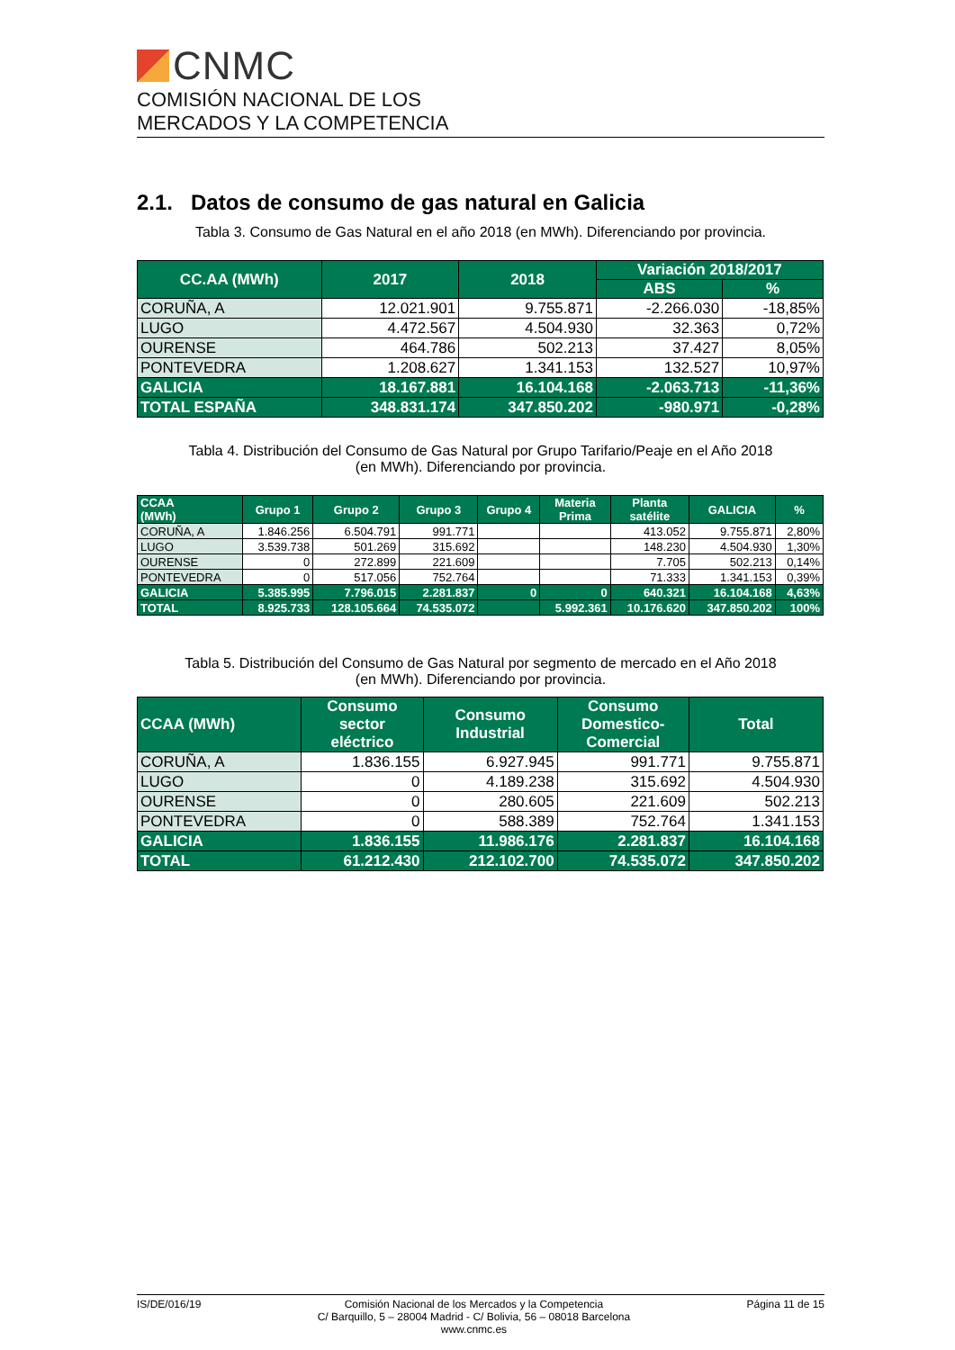CNMC
COMISIÓN NACIONAL DE LOS
MERCADOS Y LA COMPETENCIA
2.1. Datos de consumo de gas natural en Galicia
Tabla 3. Consumo de Gas Natural en el año 2018 (en MWh). Diferenciando por provincia.
| CC.AA (MWh) | 2017 | 2018 | Variación 2018/2017 | |
| --- | --- | --- | --- | --- |
| | | | ABS | % |
| CORUÑA, A | 12.021.901 | 9.755.871 | -2.266.030 | -18,85% |
| LUGO | 4.472.567 | 4.504.930 | 32.363 | 0,72% |
| OURENSE | 464.786 | 502.213 | 37.427 | 8,05% |
| PONTEVEDRA | 1.208.627 | 1.341.153 | 132.527 | 10,97% |
| GALICIA | 18.167.881 | 16.104.168 | -2.063.713 | -11,36% |
| TOTAL ESPAÑA | 348.831.174 | 347.850.202 | -980.971 | -0,28% |
Tabla 4. Distribución del Consumo de Gas Natural por Grupo Tarifario/Peaje en el Año 2018
(en MWh). Diferenciando por provincia.
| CCAA (MWh) | Grupo 1 | Grupo 2 | Grupo 3 | Grupo 4 | Materia Prima | Planta satélite | GALICIA | % |
| --- | --- | --- | --- | --- | --- | --- | --- | --- |
| CORUÑA, A | 1.846.256 | 6.504.791 | 991.771 | | | 413.052 | 9.755.871 | 2,80% |
| LUGO | 3.539.738 | 501.269 | 315.692 | | | 148.230 | 4.504.930 | 1,30% |
| OURENSE | 0 | 272.899 | 221.609 | | | 7.705 | 502.213 | 0,14% |
| PONTEVEDRA | 0 | 517.056 | 752.764 | | | 71.333 | 1.341.153 | 0,39% |
| GALICIA | 5.385.995 | 7.796.015 | 2.281.837 | 0 | 0 | 640.321 | 16.104.168 | 4,63% |
| TOTAL | 8.925.733 | 128.105.664 | 74.535.072 | | 5.992.361 | 10.176.620 | 347.850.202 | 100% |
Tabla 5. Distribución del Consumo de Gas Natural por segmento de mercado en el Año 2018
(en MWh). Diferenciando por provincia.
| CCAA (MWh) | Consumo sector eléctrico | Consumo Industrial | Consumo Domestico- Comercial | Total |
| --- | --- | --- | --- | --- |
| CORUÑA, A | 1.836.155 | 6.927.945 | 991.771 | 9.755.871 |
| LUGO | 0 | 4.189.238 | 315.692 | 4.504.930 |
| OURENSE | 0 | 280.605 | 221.609 | 502.213 |
| PONTEVEDRA | 0 | 588.389 | 752.764 | 1.341.153 |
| GALICIA | 1.836.155 | 11.986.176 | 2.281.837 | 16.104.168 |
| TOTAL | 61.212.430 | 212.102.700 | 74.535.072 | 347.850.202 |
IS/DE/016/19 Comisión Nacional de los Mercados y la Competencia
C/ Barquillo, 5 – 28004 Madrid - C/ Bolivia, 56 – 08018 Barcelona
www.cnmc.es Página 11 de 15